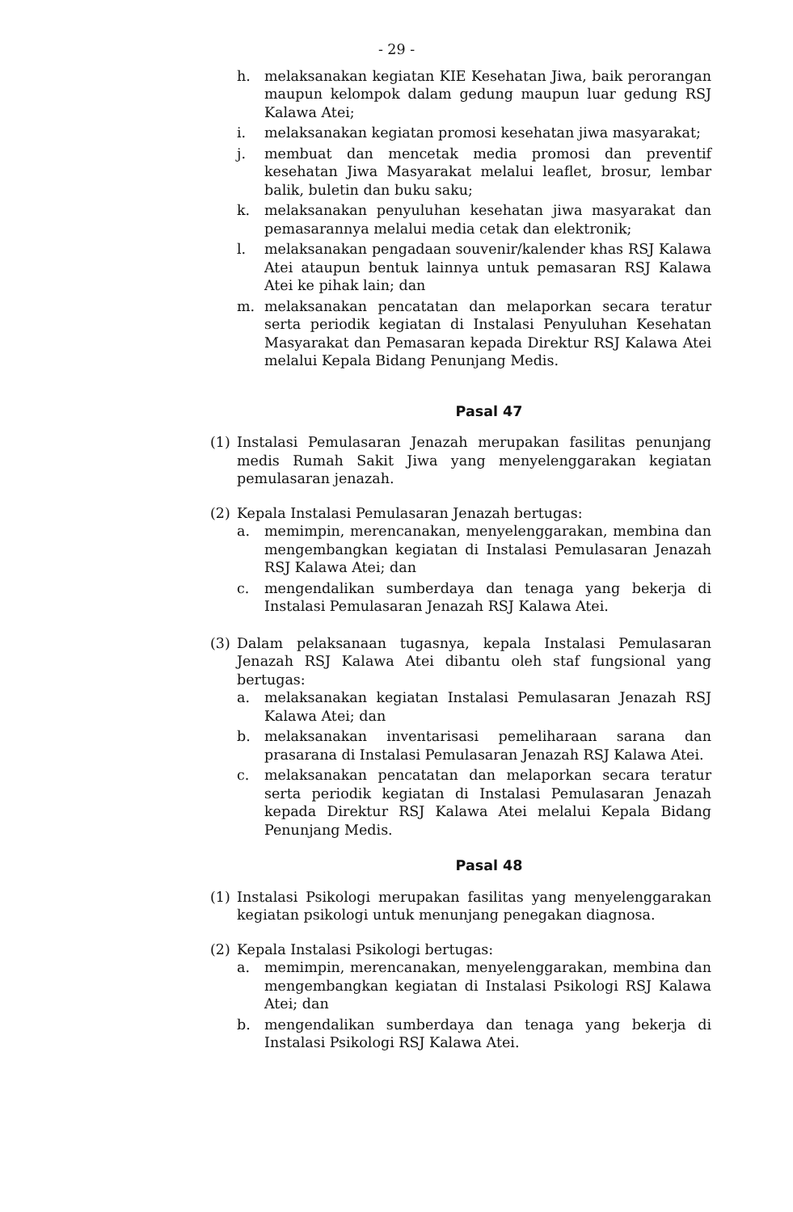- 29 -
h. melaksanakan kegiatan KIE Kesehatan Jiwa, baik perorangan maupun kelompok dalam gedung maupun luar gedung RSJ Kalawa Atei;
i. melaksanakan kegiatan promosi kesehatan jiwa masyarakat;
j. membuat dan mencetak media promosi dan preventif kesehatan Jiwa Masyarakat melalui leaflet, brosur, lembar balik, buletin dan buku saku;
k. melaksanakan penyuluhan kesehatan jiwa masyarakat dan pemasarannya melalui media cetak dan elektronik;
l. melaksanakan pengadaan souvenir/kalender khas RSJ Kalawa Atei ataupun bentuk lainnya untuk pemasaran RSJ Kalawa Atei ke pihak lain; dan
m. melaksanakan pencatatan dan melaporkan secara teratur serta periodik kegiatan di Instalasi Penyuluhan Kesehatan Masyarakat dan Pemasaran kepada Direktur RSJ Kalawa Atei melalui Kepala Bidang Penunjang Medis.
Pasal 47
(1) Instalasi Pemulasaran Jenazah merupakan fasilitas penunjang medis Rumah Sakit Jiwa yang menyelenggarakan kegiatan pemulasaran jenazah.
(2) Kepala Instalasi Pemulasaran Jenazah bertugas:
a. memimpin, merencanakan, menyelenggarakan, membina dan mengembangkan kegiatan di Instalasi Pemulasaran Jenazah RSJ Kalawa Atei; dan
c. mengendalikan sumberdaya dan tenaga yang bekerja di Instalasi Pemulasaran Jenazah RSJ Kalawa Atei.
(3) Dalam pelaksanaan tugasnya, kepala Instalasi Pemulasaran Jenazah RSJ Kalawa Atei dibantu oleh staf fungsional yang bertugas:
a. melaksanakan kegiatan Instalasi Pemulasaran Jenazah RSJ Kalawa Atei; dan
b. melaksanakan inventarisasi pemeliharaan sarana dan prasarana di Instalasi Pemulasaran Jenazah RSJ Kalawa Atei.
c. melaksanakan pencatatan dan melaporkan secara teratur serta periodik kegiatan di Instalasi Pemulasaran Jenazah kepada Direktur RSJ Kalawa Atei melalui Kepala Bidang Penunjang Medis.
Pasal 48
(1) Instalasi Psikologi merupakan fasilitas yang menyelenggarakan kegiatan psikologi untuk menunjang penegakan diagnosa.
(2) Kepala Instalasi Psikologi bertugas:
a. memimpin, merencanakan, menyelenggarakan, membina dan mengembangkan kegiatan di Instalasi Psikologi RSJ Kalawa Atei; dan
b. mengendalikan sumberdaya dan tenaga yang bekerja di Instalasi Psikologi RSJ Kalawa Atei.